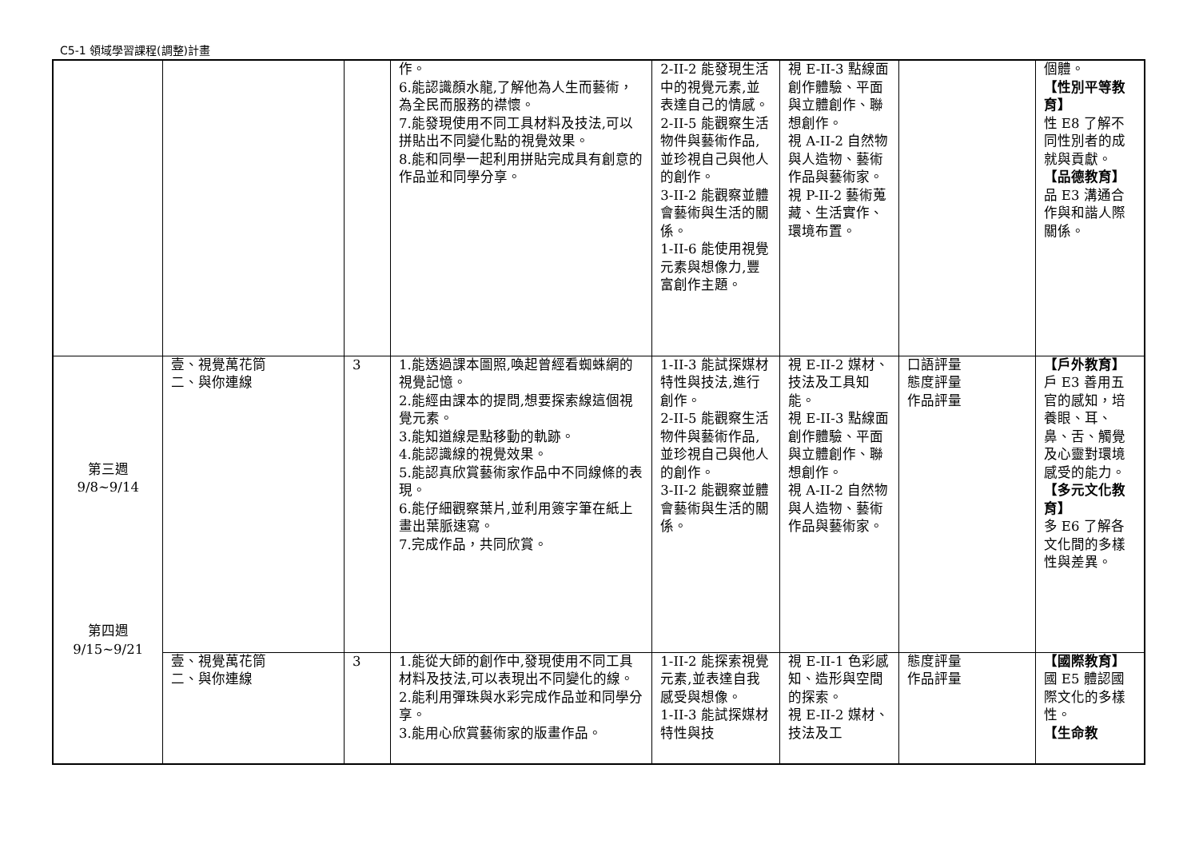C5-1 領域學習課程(調整)計畫
| | | | 作。 6.能認識顏水龍,了解他為人生而藝術，為全民而服務的襟懷。 7.能發現使用不同工具材料及技法,可以拼貼出不同變化點的視覺效果。 8.能和同學一起利用拼貼完成具有創意的作品並和同學分享。 | 2-II-2 能發現生活中的視覺元素,並表達自己的情感。 2-II-5 能觀察生活物件與藝術作品,並珍視自己與他人的創作。 3-II-2 能觀察並體會藝術與生活的關係。 1-II-6 能使用視覺元素與想像力,豐富創作主題。 | 視 E-II-3 點線面創作體驗、平面與立體創作、聯想創作。 視 A-II-2 自然物與人造物、藝術作品與藝術家。 視 P-II-2 藝術蒐藏、生活實作、環境布置。 | | 個體。 【性別平等教育】 性 E8 了解不同性別者的成就與貢獻。 【品德教育】 品 E3 溝通合作與和諧人際關係。 |
| 第三週 9/8~9/14 第四週 9/15~9/21 | 壹、視覺萬花筒 二、與你連線 | 3 | 1.能透過課本圖照,喚起曾經看蜘蛛網的視覺記憶。 2.能經由課本的提問,想要探索線這個視覺元素。 3.能知道線是點移動的軌跡。 4.能認識線的視覺效果。 5.能認真欣賞藝術家作品中不同線條的表現。 6.能仔細觀察葉片,並利用簽字筆在紙上畫出葉脈速寫。 7.完成作品，共同欣賞。 | 1-II-3 能試探媒材特性與技法,進行創作。 2-II-5 能觀察生活物件與藝術作品,並珍視自己與他人的創作。 3-II-2 能觀察並體會藝術與生活的關係。 | 視 E-II-2 媒材、技法及工具知能。 視 E-II-3 點線面創作體驗、平面與立體創作、聯想創作。 視 A-II-2 自然物與人造物、藝術作品與藝術家。 | 口語評量 態度評量 作品評量 | 【戶外教育】 戶 E3 善用五官的感知，培養眼、耳、鼻、舌、觸覺及心靈對環境感受的能力。 【多元文化教育】 多 E6 了解各文化間的多樣性與差異。 |
| | 壹、視覺萬花筒 二、與你連線 | 3 | 1.能從大師的創作中,發現使用不同工具材料及技法,可以表現出不同變化的線。 2.能利用彈珠與水彩完成作品並和同學分享。 3.能用心欣賞藝術家的版畫作品。 | 1-II-2 能探索視覺元素,並表達自我感受與想像。 1-II-3 能試探媒材特性與技 | 視 E-II-1 色彩感知、造形與空間的探索。 視 E-II-2 媒材、技法及工 | 態度評量 作品評量 | 【國際教育】 國 E5 體認國際文化的多樣性。 【生命教 |